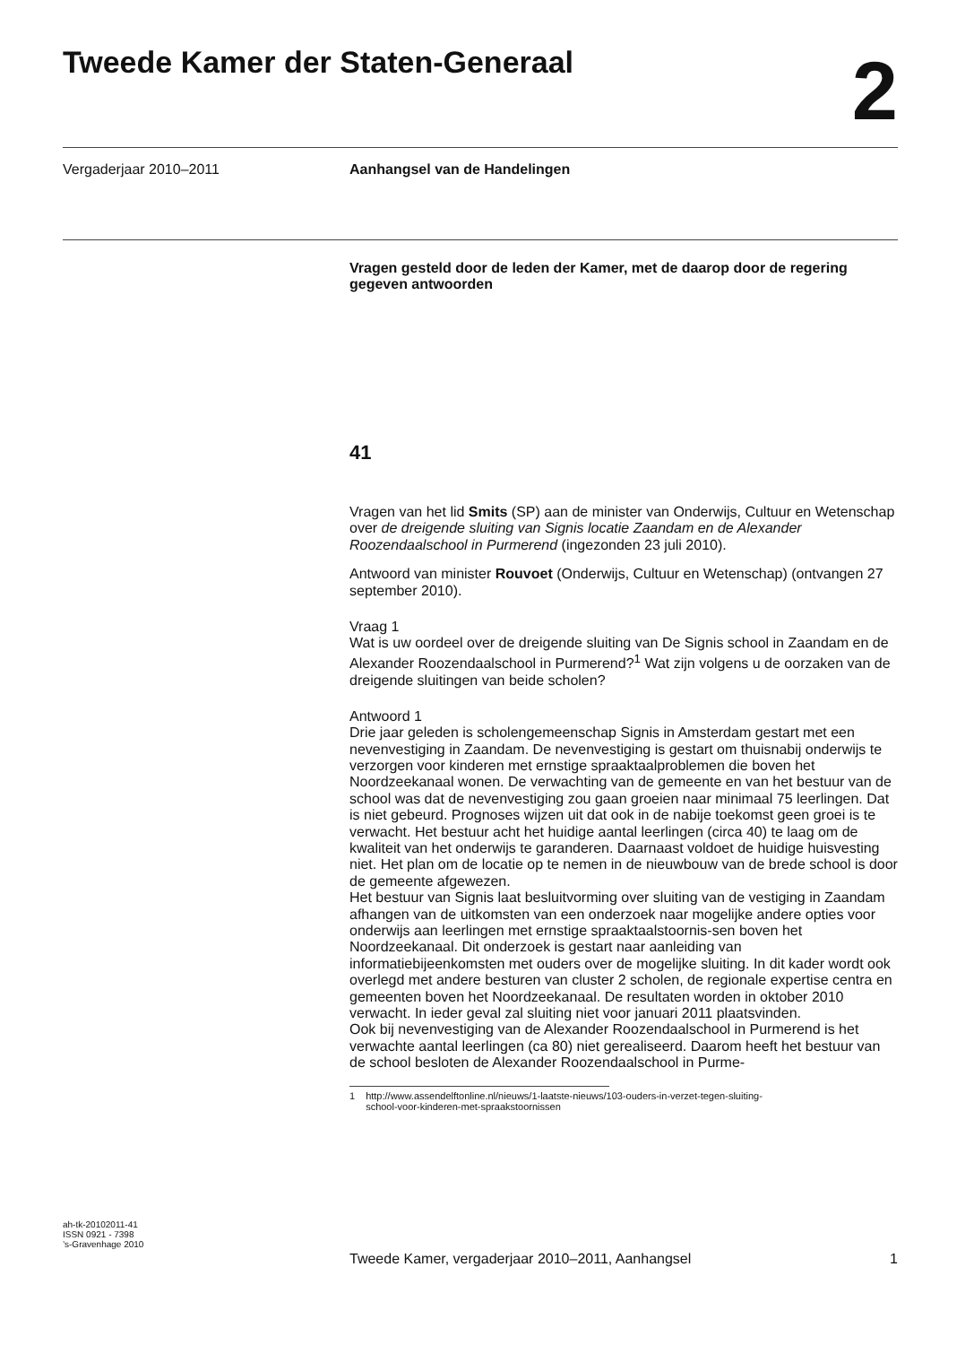Tweede Kamer der Staten-Generaal
2
Vergaderjaar 2010–2011 Aanhangsel van de Handelingen
Vragen gesteld door de leden der Kamer, met de daarop door de regering gegeven antwoorden
41
Vragen van het lid Smits (SP) aan de minister van Onderwijs, Cultuur en Wetenschap over de dreigende sluiting van Signis locatie Zaandam en de Alexander Roozendaalschool in Purmerend (ingezonden 23 juli 2010).
Antwoord van minister Rouvoet (Onderwijs, Cultuur en Wetenschap) (ontvangen 27 september 2010).
Vraag 1
Wat is uw oordeel over de dreigende sluiting van De Signis school in Zaandam en de Alexander Roozendaalschool in Purmerend?<sup>1</sup> Wat zijn volgens u de oorzaken van de dreigende sluitingen van beide scholen?
Antwoord 1
Drie jaar geleden is scholengemeenschap Signis in Amsterdam gestart met een nevenvestiging in Zaandam. De nevenvestiging is gestart om thuisnabij onderwijs te verzorgen voor kinderen met ernstige spraaktaalproblemen die boven het Noordzeekanaal wonen. De verwachting van de gemeente en van het bestuur van de school was dat de nevenvestiging zou gaan groeien naar minimaal 75 leerlingen. Dat is niet gebeurd. Prognoses wijzen uit dat ook in de nabije toekomst geen groei is te verwacht. Het bestuur acht het huidige aantal leerlingen (circa 40) te laag om de kwaliteit van het onderwijs te garanderen. Daarnaast voldoet de huidige huisvesting niet. Het plan om de locatie op te nemen in de nieuwbouw van de brede school is door de gemeente afgewezen.
Het bestuur van Signis laat besluitvorming over sluiting van de vestiging in Zaandam afhangen van de uitkomsten van een onderzoek naar mogelijke andere opties voor onderwijs aan leerlingen met ernstige spraaktaalstoornis-sen boven het Noordzeekanaal. Dit onderzoek is gestart naar aanleiding van informatiebijeenkomsten met ouders over de mogelijke sluiting. In dit kader wordt ook overlegd met andere besturen van cluster 2 scholen, de regionale expertise centra en gemeenten boven het Noordzeekanaal. De resultaten worden in oktober 2010 verwacht. In ieder geval zal sluiting niet voor januari 2011 plaatsvinden.
Ook bij nevenvestiging van de Alexander Roozendaalschool in Purmerend is het verwachte aantal leerlingen (ca 80) niet gerealiseerd. Daarom heeft het bestuur van de school besloten de Alexander Roozendaalschool in Purme-
1 http://www.assendelftonline.nl/nieuws/1-laatste-nieuws/103-ouders-in-verzet-tegen-sluiting-
school-voor-kinderen-met-spraakstoornissen
ah-tk-20102011-41
ISSN 0921 - 7398
’s-Gravenhage 2010
Tweede Kamer, vergaderjaar 2010–2011, Aanhangsel
1